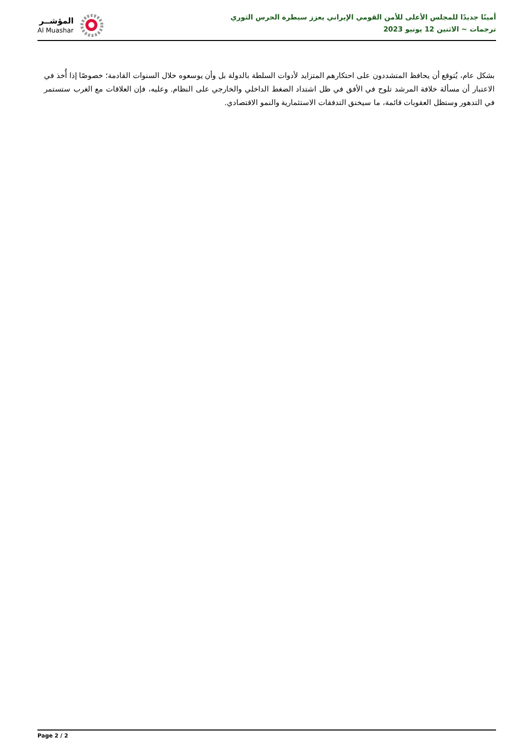المؤشــر
Al Muashar
أمينًا جديدًا للمجلس الأعلى للأمن القومي الإيراني يعزز سيطرة الحرس الثوري
ترجمات ~ الاثنين 12 يونيو 2023
بشكل عام، يُتوقع أن يحافظ المتشددون على احتكارهم المتزايد لأدوات السلطة بالدولة بل وأن يوسعوه خلال السنوات القادمة؛ خصوصًا إذا أُخذ في الاعتبار أن مسألة خلافة المرشد تلوح في الأفق في ظل اشتداد الضغط الداخلي والخارجي على النظام. وعليه، فإن العلاقات مع الغرب ستستمر في التدهور وستظل العقوبات قائمة، ما سيخنق التدفقات الاستثمارية والنمو الاقتصادي.
Page 2 / 2